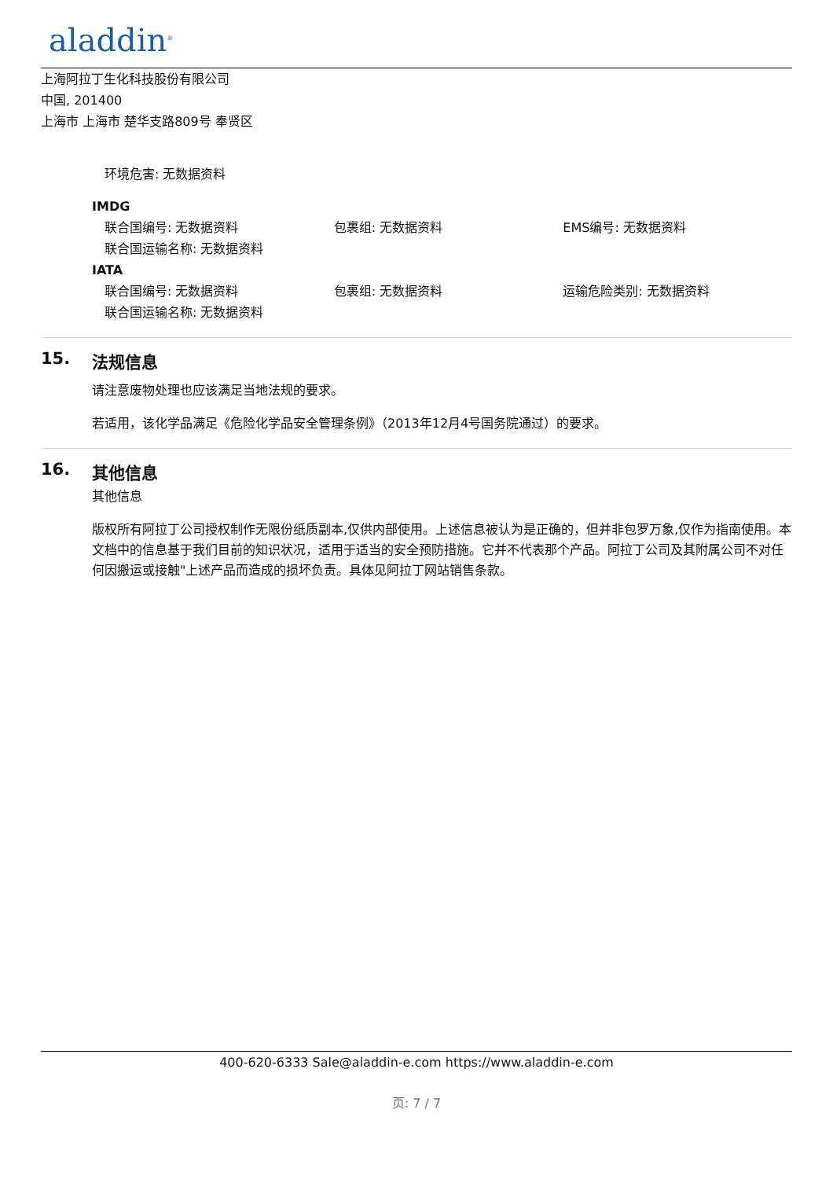aladdin<sup>®</sup>
上海阿拉丁生化科技股份有限公司
中国, 201400
上海市 上海市 楚华支路809号 奉贤区
环境危害: 无数据资料
IMDG
联合国编号: 无数据资料 包裹组: 无数据资料 EMS编号: 无数据资料
联合国运输名称: 无数据资料
IATA
联合国编号: 无数据资料 包裹组: 无数据资料 运输危险类别: 无数据资料
联合国运输名称: 无数据资料
15. 法规信息
请注意废物处理也应该满足当地法规的要求。
若适用，该化学品满足《危险化学品安全管理条例》（2013年12月4号国务院通过）的要求。
16. 其他信息
其他信息
版权所有阿拉丁公司授权制作无限份纸质副本,仅供内部使用。上述信息被认为是正确的，但并非包罗万象,仅作为指南使用。本文档中的信息基于我们目前的知识状况，适用于适当的安全预防措施。它并不代表那个产品。阿拉丁公司及其附属公司不对任何因搬运或接触"上述产品而造成的损坏负责。具体见阿拉丁网站销售条款。
400-620-6333 Sale@aladdin-e.com https://www.aladdin-e.com
页: 7 / 7